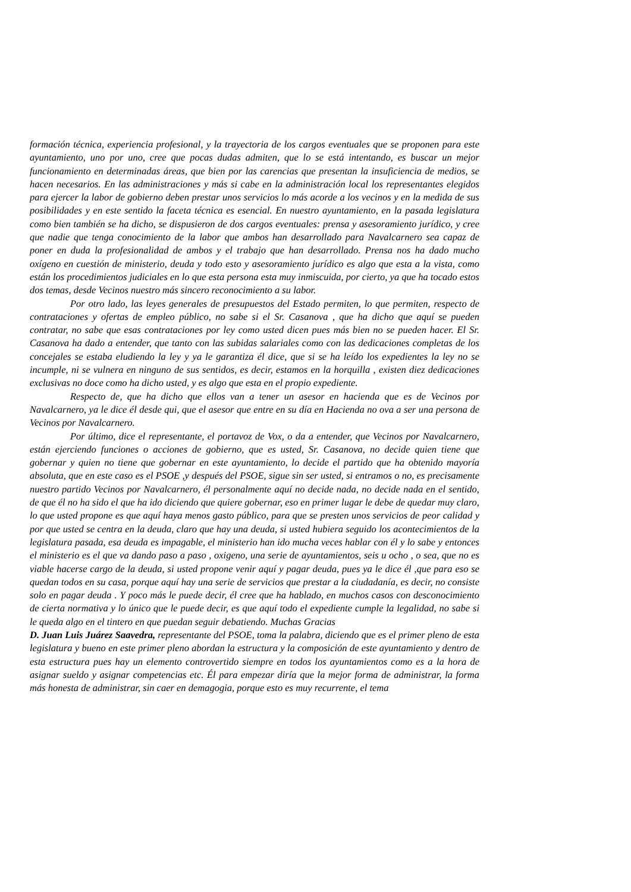formación técnica, experiencia profesional, y la trayectoria de los cargos eventuales que se proponen para este ayuntamiento, uno por uno, cree que pocas dudas admiten, que lo se está intentando, es buscar un mejor funcionamiento en determinadas áreas, que bien por las carencias que presentan la insuficiencia de medios, se hacen necesarios. En las administraciones y más si cabe en la administración local los representantes elegidos para ejercer la labor de gobierno deben prestar unos servicios lo más acorde a los vecinos y en la medida de sus posibilidades y en este sentido la faceta técnica es esencial. En nuestro ayuntamiento, en la pasada legislatura como bien también se ha dicho, se dispusieron de dos cargos eventuales: prensa y asesoramiento jurídico, y cree que nadie que tenga conocimiento de la labor que ambos han desarrollado para Navalcarnero sea capaz de poner en duda la profesionalidad de ambos y el trabajo que han desarrollado. Prensa nos ha dado mucho oxígeno en cuestión de ministerio, deuda y todo esto y asesoramiento jurídico es algo que esta a la vista, como están los procedimientos judiciales en lo que esta persona esta muy inmiscuida, por cierto, ya que ha tocado estos dos temas, desde Vecinos nuestro más sincero reconocimiento a su labor.
Por otro lado, las leyes generales de presupuestos del Estado permiten, lo que permiten, respecto de contrataciones y ofertas de empleo público, no sabe si el Sr. Casanova , que ha dicho que aquí se pueden contratar, no sabe que esas contrataciones por ley como usted dicen pues más bien no se pueden hacer. El Sr. Casanova ha dado a entender, que tanto con las subidas salariales como con las dedicaciones completas de los concejales se estaba eludiendo la ley y ya le garantiza él dice, que si se ha leído los expedientes la ley no se incumple, ni se vulnera en ninguno de sus sentidos, es decir, estamos en la horquilla , existen diez dedicaciones exclusivas no doce como ha dicho usted, y es algo que esta en el propio expediente.
Respecto de, que ha dicho que ellos van a tener un asesor en hacienda que es de Vecinos por Navalcarnero, ya le dice él desde qui, que el asesor que entre en su día en Hacienda no ova a ser una persona de Vecinos por Navalcarnero.
Por último, dice el representante, el portavoz de Vox, o da a entender, que Vecinos por Navalcarnero, están ejerciendo funciones o acciones de gobierno, que es usted, Sr. Casanova, no decide quien tiene que gobernar y quien no tiene que gobernar en este ayuntamiento, lo decide el partido que ha obtenido mayoría absoluta, que en este caso es el PSOE ,y después del PSOE, sigue sin ser usted, si entramos o no, es precisamente nuestro partido Vecinos por Navalcarnero, él personalmente aquí no decide nada, no decide nada en el sentido, de que él no ha sido el que ha ido diciendo que quiere gobernar, eso en primer lugar le debe de quedar muy claro, lo que usted propone es que aquí haya menos gasto público, para que se presten unos servicios de peor calidad y por que usted se centra en la deuda, claro que hay una deuda, si usted hubiera seguido los acontecimientos de la legislatura pasada, esa deuda es impagable, el ministerio han ido mucha veces hablar con él y lo sabe y entonces el ministerio es el que va dando paso a paso , oxigeno, una serie de ayuntamientos, seis u ocho , o sea, que no es viable hacerse cargo de la deuda, si usted propone venir aquí y pagar deuda, pues ya le dice él ,que para eso se quedan todos en su casa, porque aquí hay una serie de servicios que prestar a la ciudadanía, es decir, no consiste solo en pagar deuda . Y poco más le puede decir, él cree que ha hablado, en muchos casos con desconocimiento de cierta normativa y lo único que le puede decir, es que aquí todo el expediente cumple la legalidad, no sabe si le queda algo en el tintero en que puedan seguir debatiendo. Muchas Gracias
D. Juan Luis Juárez Saavedra, representante del PSOE, toma la palabra, diciendo que es el primer pleno de esta legislatura y bueno en este primer pleno abordan la estructura y la composición de este ayuntamiento y dentro de esta estructura pues hay un elemento controvertido siempre en todos los ayuntamientos como es a la hora de asignar sueldo y asignar competencias etc. Él para empezar diría que la mejor forma de administrar, la forma más honesta de administrar, sin caer en demagogia, porque esto es muy recurrente, el tema